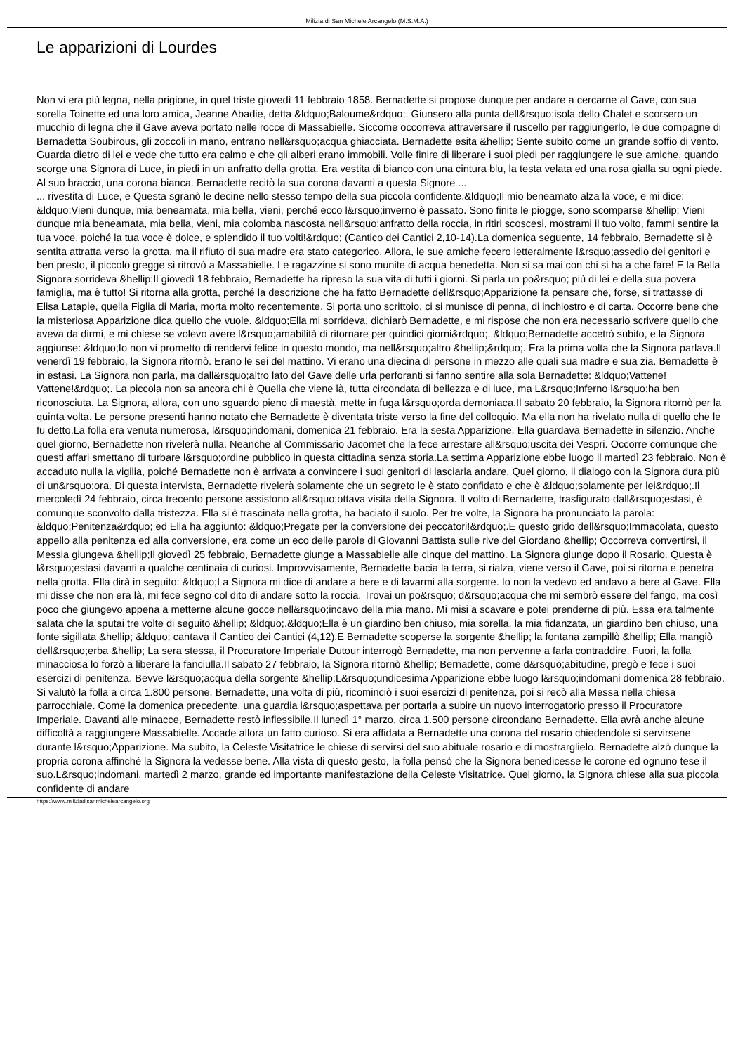Milizia di San Michele Arcangelo (M.S.M.A.)
Le apparizioni di Lourdes
Non vi era più legna, nella prigione, in quel triste giovedì 11 febbraio 1858. Bernadette si propose dunque per andare a cercarne al Gave, con sua sorella Toinette ed una loro amica, Jeanne Abadie, detta &ldquo;Baloume&rdquo;. Giunsero alla punta dell&rsquo;isola dello Chalet e scorsero un mucchio di legna che il Gave aveva portato nelle rocce di Massabielle. Siccome occorreva attraversare il ruscello per raggiungerlo, le due compagne di Bernadetta Soubirous, gli zoccoli in mano, entrano nell&rsquo;acqua ghiacciata. Bernadette esita &hellip; Sente subito come un grande soffio di vento. Guarda dietro di lei e vede che tutto era calmo e che gli alberi erano immobili. Volle finire di liberare i suoi piedi per raggiungere le sue amiche, quando scorge una Signora di Luce, in piedi in un anfratto della grotta. Era vestita di bianco con una cintura blu, la testa velata ed una rosa gialla su ogni piede. Al suo braccio, una corona bianca. Bernadette recitò la sua corona davanti a questa Signore ...
... rivestita di Luce, e Questa sgranò le decine nello stesso tempo della sua piccola confidente.&ldquo;Il mio beneamato alza la voce, e mi dice: &ldquo;Vieni dunque, mia beneamata, mia bella, vieni, perché ecco l&rsquo;inverno è passato. Sono finite le piogge, sono scomparse &hellip; Vieni dunque mia beneamata, mia bella, vieni, mia colomba nascosta nell&rsquo;anfratto della roccia, in ritiri scoscesi, mostrami il tuo volto, fammi sentire la tua voce, poiché la tua voce è dolce, e splendido il tuo volti!&rdquo; (Cantico dei Cantici 2,10-14).La domenica seguente, 14 febbraio, Bernadette si è sentita attratta verso la grotta, ma il rifiuto di sua madre era stato categorico. Allora, le sue amiche fecero letteralmente l&rsquo;assedio dei genitori e ben presto, il piccolo gregge si ritrovò a Massabielle. Le ragazzine si sono munite di acqua benedetta. Non si sa mai con chi si ha a che fare! E la Bella Signora sorrideva &hellip;Il giovedì 18 febbraio, Bernadette ha ripreso la sua vita di tutti i giorni. Si parla un po&rsquo; più di lei e della sua povera famiglia, ma è tutto! Si ritorna alla grotta, perché la descrizione che ha fatto Bernadette dell&rsquo;Apparizione fa pensare che, forse, si trattasse di Elisa Latapie, quella Figlia di Maria, morta molto recentemente. Si porta uno scrittoio, ci si munisce di penna, di inchiostro e di carta. Occorre bene che la misteriosa Apparizione dica quello che vuole. &ldquo;Ella mi sorrideva, dichiarò Bernadette, e mi rispose che non era necessario scrivere quello che aveva da dirmi, e mi chiese se volevo avere l&rsquo;amabilità di ritornare per quindici giorni&rdquo;. &ldquo;Bernadette accettò subito, e la Signora aggiunse: &ldquo;Io non vi prometto di rendervi felice in questo mondo, ma nell&rsquo;altro &hellip;&rdquo;. Era la prima volta che la Signora parlava.Il venerdì 19 febbraio, la Signora ritornò. Erano le sei del mattino. Vi erano una diecina di persone in mezzo alle quali sua madre e sua zia. Bernadette è in estasi. La Signora non parla, ma dall&rsquo;altro lato del Gave delle urla perforanti si fanno sentire alla sola Bernadette: &ldquo;Vattene! Vattene!&rdquo;. La piccola non sa ancora chi è Quella che viene là, tutta circondata di bellezza e di luce, ma L&rsquo;Inferno l&rsquo;ha ben riconosciuta. La Signora, allora, con uno sguardo pieno di maestà, mette in fuga l&rsquo;orda demoniaca.Il sabato 20 febbraio, la Signora ritornò per la quinta volta. Le persone presenti hanno notato che Bernadette è diventata triste verso la fine del colloquio. Ma ella non ha rivelato nulla di quello che le fu detto.La folla era venuta numerosa, l&rsquo;indomani, domenica 21 febbraio. Era la sesta Apparizione. Ella guardava Bernadette in silenzio. Anche quel giorno, Bernadette non rivelerà nulla. Neanche al Commissario Jacomet che la fece arrestare all&rsquo;uscita dei Vespri. Occorre comunque che questi affari smettano di turbare l&rsquo;ordine pubblico in questa cittadina senza storia.La settima Apparizione ebbe luogo il martedì 23 febbraio. Non è accaduto nulla la vigilia, poiché Bernadette non è arrivata a convincere i suoi genitori di lasciarla andare. Quel giorno, il dialogo con la Signora dura più di un&rsquo;ora. Di questa intervista, Bernadette rivelerà solamente che un segreto le è stato confidato e che è &ldquo;solamente per lei&rdquo;.Il mercoledì 24 febbraio, circa trecento persone assistono all&rsquo;ottava visita della Signora. Il volto di Bernadette, trasfigurato dall&rsquo;estasi, è comunque sconvolto dalla tristezza. Ella si è trascinata nella grotta, ha baciato il suolo. Per tre volte, la Signora ha pronunciato la parola: &ldquo;Penitenza&rdquo; ed Ella ha aggiunto: &ldquo;Pregate per la conversione dei peccatori!&rdquo;.E questo grido dell&rsquo;Immacolata, questo appello alla penitenza ed alla conversione, era come un eco delle parole di Giovanni Battista sulle rive del Giordano &hellip; Occorreva convertirsi, il Messia giungeva &hellip;Il giovedì 25 febbraio, Bernadette giunge a Massabielle alle cinque del mattino. La Signora giunge dopo il Rosario. Questa è l&rsquo;estasi davanti a qualche centinaia di curiosi. Improvvisamente, Bernadette bacia la terra, si rialza, viene verso il Gave, poi si ritorna e penetra nella grotta. Ella dirà in seguito: &ldquo;La Signora mi dice di andare a bere e di lavarmi alla sorgente. Io non la vedevo ed andavo a bere al Gave. Ella mi disse che non era là, mi fece segno col dito di andare sotto la roccia. Trovai un po&rsquo; d&rsquo;acqua che mi sembrò essere del fango, ma così poco che giungevo appena a metterne alcune gocce nell&rsquo;incavo della mia mano. Mi misi a scavare e potei prenderne di più. Essa era talmente salata che la sputai tre volte di seguito &hellip; &ldquo;.&ldquo;Ella è un giardino ben chiuso, mia sorella, la mia fidanzata, un giardino ben chiuso, una fonte sigillata &hellip; &ldquo; cantava il Cantico dei Cantici (4,12).E Bernadette scoperse la sorgente &hellip; la fontana zampillò &hellip; Ella mangiò dell&rsquo;erba &hellip; La sera stessa, il Procuratore Imperiale Dutour interrogò Bernadette, ma non pervenne a farla contraddire. Fuori, la folla minacciosa lo forzò a liberare la fanciulla.Il sabato 27 febbraio, la Signora ritornò &hellip; Bernadette, come d&rsquo;abitudine, pregò e fece i suoi esercizi di penitenza. Bevve l&rsquo;acqua della sorgente &hellip;L&rsquo;undicesima Apparizione ebbe luogo l&rsquo;indomani domenica 28 febbraio. Si valutò la folla a circa 1.800 persone. Bernadette, una volta di più, ricominciò i suoi esercizi di penitenza, poi si recò alla Messa nella chiesa parrocchiale. Come la domenica precedente, una guardia l&rsquo;aspettava per portarla a subire un nuovo interrogatorio presso il Procuratore Imperiale. Davanti alle minacce, Bernadette restò inflessibile.Il lunedì 1° marzo, circa 1.500 persone circondano Bernadette. Ella avrà anche alcune difficoltà a raggiungere Massabielle. Accade allora un fatto curioso. Si era affidata a Bernadette una corona del rosario chiedendole si servirsene durante l&rsquo;Apparizione. Ma subito, la Celeste Visitatrice le chiese di servirsi del suo abituale rosario e di mostrarglielo. Bernadette alzò dunque la propria corona affinché la Signora la vedesse bene. Alla vista di questo gesto, la folla pensò che la Signora benedicesse le corone ed ognuno tese il suo.L&rsquo;indomani, martedì 2 marzo, grande ed importante manifestazione della Celeste Visitatrice. Quel giorno, la Signora chiese alla sua piccola confidente di andare
https://www.miliziadisanmichelearcangelo.org